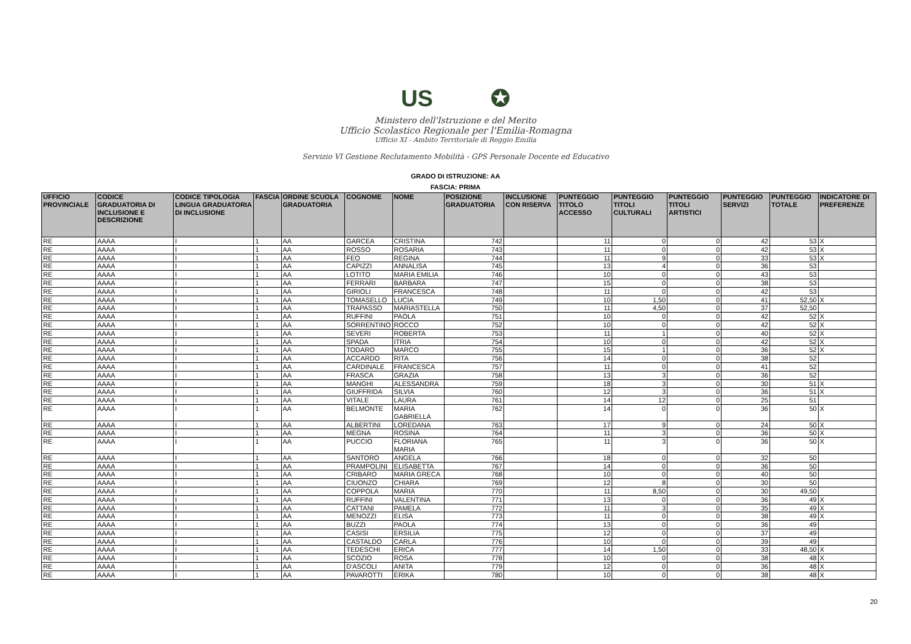US ✪
Ministero dell'Istruzione e del Merito
Ufficio Scolastico Regionale per l'Emilia-Romagna
Ufficio XI - Ambito Territoriale di Reggio Emilia
Servizio VI Gestione Reclutamento Mobilità - GPS Personale Docente ed Educativo
GRADO DI ISTRUZIONE: AA
FASCIA: PRIMA
| UFFICIO PROVINCIALE | CODICE GRADUATORIA DI INCLUSIONE E DESCRIZIONE | CODICE TIPOLOGIA LINGUA GRADUATORIA DI INCLUSIONE | FASCIA | ORDINE SCUOLA GRADUATORIA | COGNOME | NOME | POSIZIONE GRADUATORIA | INCLUSIONE CON RISERVA | PUNTEGGIO TITOLO ACCESSO | PUNTEGGIO TITOLI CULTURALI | PUNTEGGIO TITOLI ARTISTICI | PUNTEGGIO SERVIZI | PUNTEGGIO TOTALE | INDICATORE DI PREFERENZE |
| --- | --- | --- | --- | --- | --- | --- | --- | --- | --- | --- | --- | --- | --- | --- |
| RE | AAAA | I | 1 | AA | GARCEA | CRISTINA | 742 | | 11 | 0 | 0 | 42 | 53 | X |
| RE | AAAA | I | 1 | AA | ROSSO | ROSARIA | 743 | | 11 | 0 | 0 | 42 | 53 | X |
| RE | AAAA | I | 1 | AA | FEO | REGINA | 744 | | 11 | 9 | 0 | 33 | 53 | X |
| RE | AAAA | I | 1 | AA | CAPIZZI | ANNALISA | 745 | | 13 | 4 | 0 | 36 | 53 | |
| RE | AAAA | I | 1 | AA | LOTITO | MARIA EMILIA | 746 | | 10 | 0 | 0 | 43 | 53 | |
| RE | AAAA | I | 1 | AA | FERRARI | BARBARA | 747 | | 15 | 0 | 0 | 38 | 53 | |
| RE | AAAA | I | 1 | AA | GIRIOLI | FRANCESCA | 748 | | 11 | 0 | 0 | 42 | 53 | |
| RE | AAAA | I | 1 | AA | TOMASELLO | LUCIA | 749 | | 10 | 1,50 | 0 | 41 | 52,50 | X |
| RE | AAAA | I | 1 | AA | TRAPASSO | MARIASTELLA | 750 | | 11 | 4,50 | 0 | 37 | 52,50 | |
| RE | AAAA | I | 1 | AA | RUFFINI | PAOLA | 751 | | 10 | 0 | 0 | 42 | 52 | X |
| RE | AAAA | I | 1 | AA | SORRENTINO | ROCCO | 752 | | 10 | 0 | 0 | 42 | 52 | X |
| RE | AAAA | I | 1 | AA | SEVERI | ROBERTA | 753 | | 11 | 1 | 0 | 40 | 52 | X |
| RE | AAAA | I | 1 | AA | SPADA | ITRIA | 754 | | 10 | 0 | 0 | 42 | 52 | X |
| RE | AAAA | I | 1 | AA | TODARO | MARCO | 755 | | 15 | 1 | 0 | 36 | 52 | X |
| RE | AAAA | I | 1 | AA | ACCARDO | RITA | 756 | | 14 | 0 | 0 | 38 | 52 | |
| RE | AAAA | I | 1 | AA | CARDINALE | FRANCESCA | 757 | | 11 | 0 | 0 | 41 | 52 | |
| RE | AAAA | I | 1 | AA | FRASCA | GRAZIA | 758 | | 13 | 3 | 0 | 36 | 52 | |
| RE | AAAA | I | 1 | AA | MANGHI | ALESSANDRA | 759 | | 18 | 3 | 0 | 30 | 51 | X |
| RE | AAAA | I | 1 | AA | GIUFFRIDA | SILVIA | 760 | | 12 | 3 | 0 | 36 | 51 | X |
| RE | AAAA | I | 1 | AA | VITALE | LAURA | 761 | | 14 | 12 | 0 | 25 | 51 | |
| RE | AAAA | I | 1 | AA | BELMONTE | MARIA GABRIELLA | 762 | | 14 | 0 | 0 | 36 | 50 | X |
| RE | AAAA | I | 1 | AA | ALBERTINI | LOREDANA | 763 | | 17 | 9 | 0 | 24 | 50 | X |
| RE | AAAA | I | 1 | AA | MEGNA | ROSINA | 764 | | 11 | 3 | 0 | 36 | 50 | X |
| RE | AAAA | I | 1 | AA | PUCCIO | FLORIANA MARIA | 765 | | 11 | 3 | 0 | 36 | 50 | X |
| RE | AAAA | I | 1 | AA | SANTORO | ANGELA | 766 | | 18 | 0 | 0 | 32 | 50 | |
| RE | AAAA | I | 1 | AA | PRAMPOLINI | ELISABETTA | 767 | | 14 | 0 | 0 | 36 | 50 | |
| RE | AAAA | I | 1 | AA | CRIBARO | MARIA GRECA | 768 | | 10 | 0 | 0 | 40 | 50 | |
| RE | AAAA | I | 1 | AA | CIUONZO | CHIARA | 769 | | 12 | 8 | 0 | 30 | 50 | |
| RE | AAAA | I | 1 | AA | COPPOLA | MARIA | 770 | | 11 | 8,50 | 0 | 30 | 49,50 | |
| RE | AAAA | I | 1 | AA | RUFFINI | VALENTINA | 771 | | 13 | 0 | 0 | 36 | 49 | X |
| RE | AAAA | I | 1 | AA | CATTANI | PAMELA | 772 | | 11 | 3 | 0 | 35 | 49 | X |
| RE | AAAA | I | 1 | AA | MENOZZI | ELISA | 773 | | 11 | 0 | 0 | 38 | 49 | X |
| RE | AAAA | I | 1 | AA | BUZZI | PAOLA | 774 | | 13 | 0 | 0 | 36 | 49 | |
| RE | AAAA | I | 1 | AA | CASISI | ERSILIA | 775 | | 12 | 0 | 0 | 37 | 49 | |
| RE | AAAA | I | 1 | AA | CASTALDO | CARLA | 776 | | 10 | 0 | 0 | 39 | 49 | |
| RE | AAAA | I | 1 | AA | TEDESCHI | ERICA | 777 | | 14 | 1,50 | 0 | 33 | 48,50 | X |
| RE | AAAA | I | 1 | AA | SCOZIO | ROSA | 778 | | 10 | 0 | 0 | 38 | 48 | X |
| RE | AAAA | I | 1 | AA | D'ASCOLI | ANITA | 779 | | 12 | 0 | 0 | 36 | 48 | X |
| RE | AAAA | I | 1 | AA | PAVAROTTI | ERIKA | 780 | | 10 | 0 | 0 | 38 | 48 | X |
20